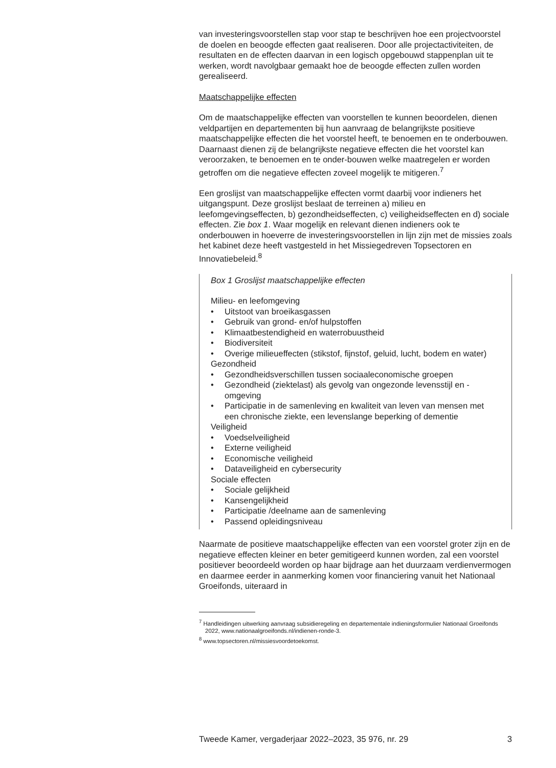van investeringsvoorstellen stap voor stap te beschrijven hoe een projectvoorstel de doelen en beoogde effecten gaat realiseren. Door alle projectactiviteiten, de resultaten en de effecten daarvan in een logisch opgebouwd stappenplan uit te werken, wordt navolgbaar gemaakt hoe de beoogde effecten zullen worden gerealiseerd.
Maatschappelijke effecten
Om de maatschappelijke effecten van voorstellen te kunnen beoordelen, dienen veldpartijen en departementen bij hun aanvraag de belangrijkste positieve maatschappelijke effecten die het voorstel heeft, te benoemen en te onderbouwen. Daarnaast dienen zij de belangrijkste negatieve effecten die het voorstel kan veroorzaken, te benoemen en te onder-bouwen welke maatregelen er worden getroffen om die negatieve effecten zoveel mogelijk te mitigeren.<sup>7</sup>
Een groslijst van maatschappelijke effecten vormt daarbij voor indieners het uitgangspunt. Deze groslijst beslaat de terreinen a) milieu en leefomgevingseffecten, b) gezondheidseffecten, c) veiligheidseffecten en d) sociale effecten. Zie box 1. Waar mogelijk en relevant dienen indieners ook te onderbouwen in hoeverre de investeringsvoorstellen in lijn zijn met de missies zoals het kabinet deze heeft vastgesteld in het Missiegedreven Topsectoren en Innovatiebeleid.<sup>8</sup>
Box 1 Groslijst maatschappelijke effecten
Milieu- en leefomgeving
• Uitstoot van broeikasgassen
• Gebruik van grond- en/of hulpstoffen
• Klimaatbestendigheid en waterrobuustheid
• Biodiversiteit
• Overige milieueffecten (stikstof, fijnstof, geluid, lucht, bodem en water)
Gezondheid
• Gezondheidsverschillen tussen sociaaleconomische groepen
• Gezondheid (ziektelast) als gevolg van ongezonde levensstijl en -omgeving
• Participatie in de samenleving en kwaliteit van leven van mensen met een chronische ziekte, een levenslange beperking of dementie
Veiligheid
• Voedselveiligheid
• Externe veiligheid
• Economische veiligheid
• Dataveiligheid en cybersecurity
Sociale effecten
• Sociale gelijkheid
• Kansengelijkheid
• Participatie /deelname aan de samenleving
• Passend opleidingsniveau
Naarmate de positieve maatschappelijke effecten van een voorstel groter zijn en de negatieve effecten kleiner en beter gemitigeerd kunnen worden, zal een voorstel positiever beoordeeld worden op haar bijdrage aan het duurzaam verdienvermogen en daarmee eerder in aanmerking komen voor financiering vanuit het Nationaal Groeifonds, uiteraard in
<sup>7</sup> Handleidingen uitwerking aanvraag subsidieregeling en departementale indieningsformulier Nationaal Groeifonds 2022, www.nationaalgroeifonds.nl/indienen-ronde-3.
<sup>8</sup> www.topsectoren.nl/missiesvoordetoekomst.
Tweede Kamer, vergaderjaar 2022–2023, 35 976, nr. 29 3